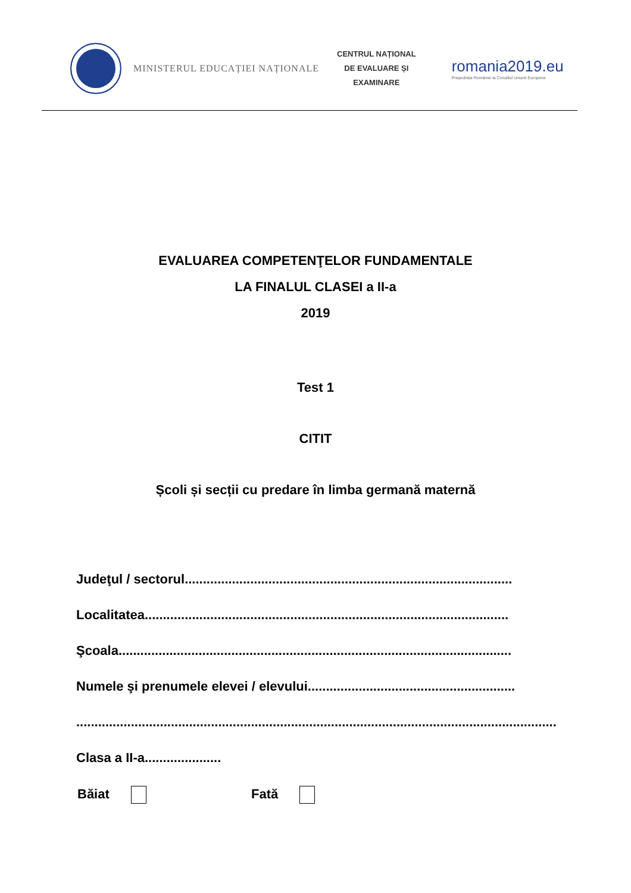MINISTERUL EDUCAȚIEI NAȚIONALE
CENTRUL NAȚIONAL
DE EVALUARE ȘI
EXAMINARE
romania2019.eu
Președinția României la Consiliul Uniunii Europene
EVALUAREA COMPETENŢELOR FUNDAMENTALE
LA FINALUL CLASEI a II-a
2019
Test 1
CITIT
Școli și secții cu predare în limba germană maternă
Judeţul / sectorul..........................................................................................
Localitatea....................................................................................................
Şcoala............................................................................................................
Numele şi prenumele elevei / elevului.........................................................
....................................................................................................................................
Clasa a II-a.....................
Băiat Fată